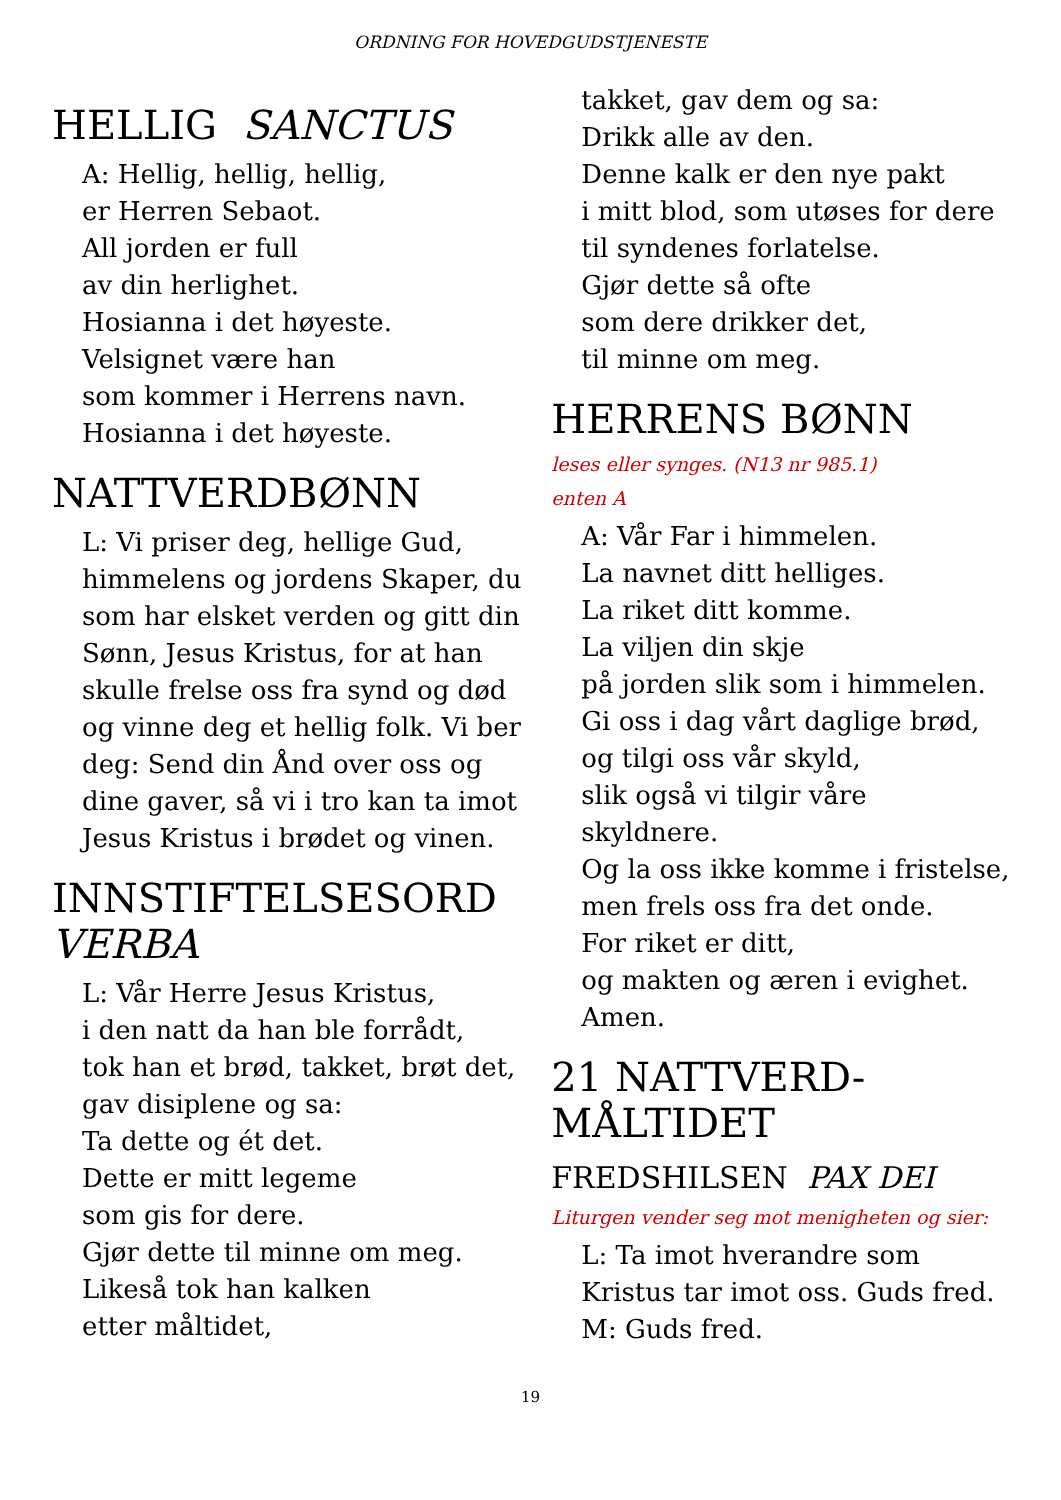ORDNING FOR HOVEDGUDSTJENESTE
HELLIG SANCTUS
A: Hellig, hellig, hellig,
er Herren Sebaot.
All jorden er full
av din herlighet.
Hosianna i det høyeste.
Velsignet være han
som kommer i Herrens navn.
Hosianna i det høyeste.
NATTVERDBØNN
L: Vi priser deg, hellige Gud, himmelens og jordens Skaper, du som har elsket verden og gitt din Sønn, Jesus Kristus, for at han skulle frelse oss fra synd og død og vinne deg et hellig folk. Vi ber deg: Send din Ånd over oss og dine gaver, så vi i tro kan ta imot Jesus Kristus i brødet og vinen.
INNSTIFTELSESORD
VERBA
L: Vår Herre Jesus Kristus,
i den natt da han ble forrådt,
tok han et brød, takket, brøt det,
gav disiplene og sa:
Ta dette og ét det.
Dette er mitt legeme
som gis for dere.
Gjør dette til minne om meg.
Likeså tok han kalken
etter måltidet,
takket, gav dem og sa:
Drikk alle av den.
Denne kalk er den nye pakt
i mitt blod, som utøses for dere
til syndenes forlatelse.
Gjør dette så ofte
som dere drikker det,
til minne om meg.
HERRENS BØNN
leses eller synges. (N13 nr 985.1)
enten A
A: Vår Far i himmelen.
La navnet ditt helliges.
La riket ditt komme.
La viljen din skje
på jorden slik som i himmelen.
Gi oss i dag vårt daglige brød,
og tilgi oss vår skyld,
slik også vi tilgir våre skyldnere.
Og la oss ikke komme i fristelse,
men frels oss fra det onde.
For riket er ditt,
og makten og æren i evighet.
Amen.
21 NATTVERD-
MÅLTIDET
FREDSHILSEN PAX DEI
Liturgen vender seg mot menigheten og sier:
L: Ta imot hverandre som Kristus tar imot oss. Guds fred.
M: Guds fred.
19